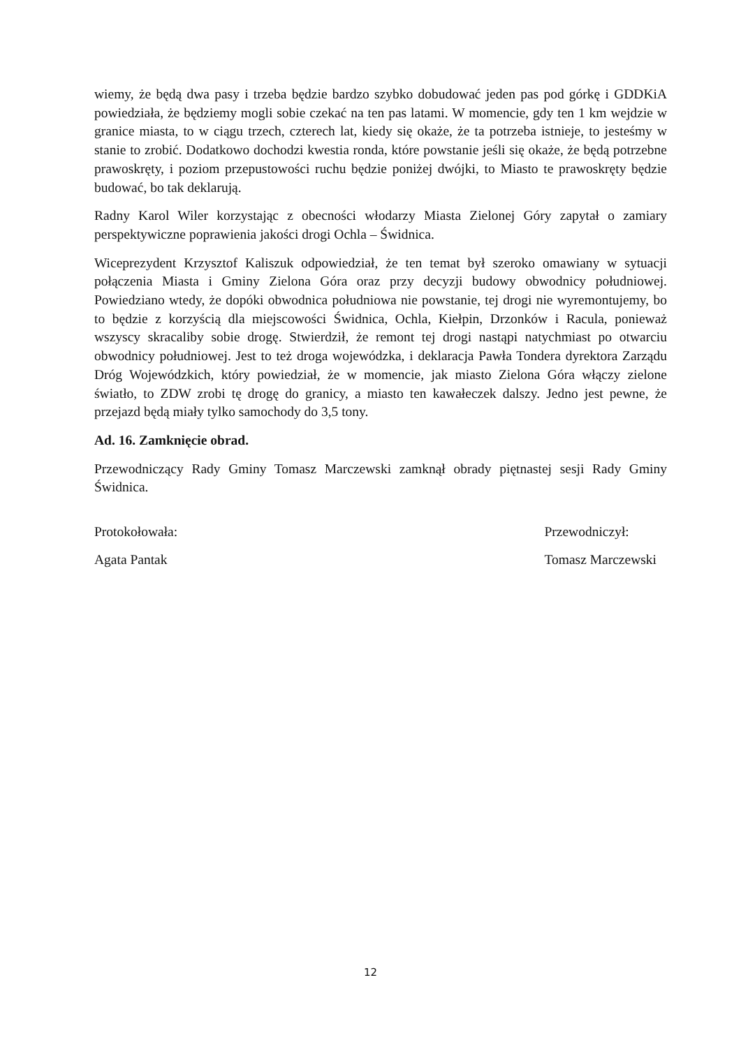wiemy, że będą dwa pasy i trzeba będzie bardzo szybko dobudować jeden pas pod górkę i GDDKiA powiedziała, że będziemy mogli sobie czekać na ten pas latami. W momencie, gdy ten 1 km wejdzie w granice miasta, to w ciągu trzech, czterech lat, kiedy się okaże, że ta potrzeba istnieje, to jesteśmy w stanie to zrobić. Dodatkowo dochodzi kwestia ronda, które powstanie jeśli się okaże, że będą potrzebne prawoskręty, i poziom przepustowości ruchu będzie poniżej dwójki, to Miasto te prawoskręty będzie budować, bo tak deklarują.
Radny Karol Wiler korzystając z obecności włodarzy Miasta Zielonej Góry zapytał o zamiary perspektywiczne poprawienia jakości drogi Ochla – Świdnica.
Wiceprezydent Krzysztof Kaliszuk odpowiedział, że ten temat był szeroko omawiany w sytuacji połączenia Miasta i Gminy Zielona Góra oraz przy decyzji budowy obwodnicy południowej. Powiedziano wtedy, że dopóki obwodnica południowa nie powstanie, tej drogi nie wyremontujemy, bo to będzie z korzyścią dla miejscowości Świdnica, Ochla, Kiełpin, Drzonków i Racula, ponieważ wszyscy skracaliby sobie drogę. Stwierdził, że remont tej drogi nastąpi natychmiast po otwarciu obwodnicy południowej. Jest to też droga wojewódzka, i deklaracja Pawła Tondera dyrektora Zarządu Dróg Wojewódzkich, który powiedział, że w momencie, jak miasto Zielona Góra włączy zielone światło, to ZDW zrobi tę drogę do granicy, a miasto ten kawałeczek dalszy. Jedno jest pewne, że przejazd będą miały tylko samochody do 3,5 tony.
Ad. 16. Zamknięcie obrad.
Przewodniczący Rady Gminy Tomasz Marczewski zamknął obrady piętnastej sesji Rady Gminy Świdnica.
Protokołowała:
Agata Pantak
Przewodniczył:
Tomasz Marczewski
12